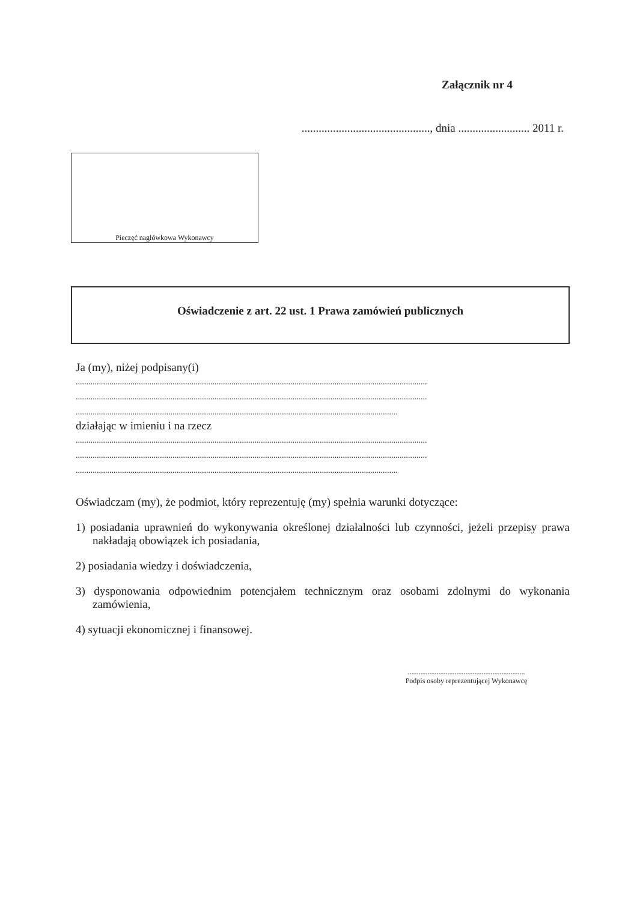Załącznik nr 4
............................................., dnia ......................... 2011 r.
Pieczęć nagłówkowa Wykonawcy
Oświadczenie z art. 22 ust. 1 Prawa zamówień publicznych
Ja (my), niżej podpisany(i)
.......................................................................................................................................................................
.......................................................................................................................................................................
.........................................................................................................................................................
działając w imieniu i na rzecz
.......................................................................................................................................................................
.......................................................................................................................................................................
.........................................................................................................................................................
Oświadczam (my), że podmiot, który reprezentuję (my) spełnia warunki dotyczące:
1) posiadania uprawnień do wykonywania określonej działalności lub czynności, jeżeli przepisy prawa nakładają obowiązek ich posiadania,
2) posiadania wiedzy i doświadczenia,
3) dysponowania odpowiednim potencjałem technicznym oraz osobami zdolnymi do wykonania zamówienia,
4) sytuacji ekonomicznej i finansowej.
.................................................................
Podpis osoby reprezentującej Wykonawcę